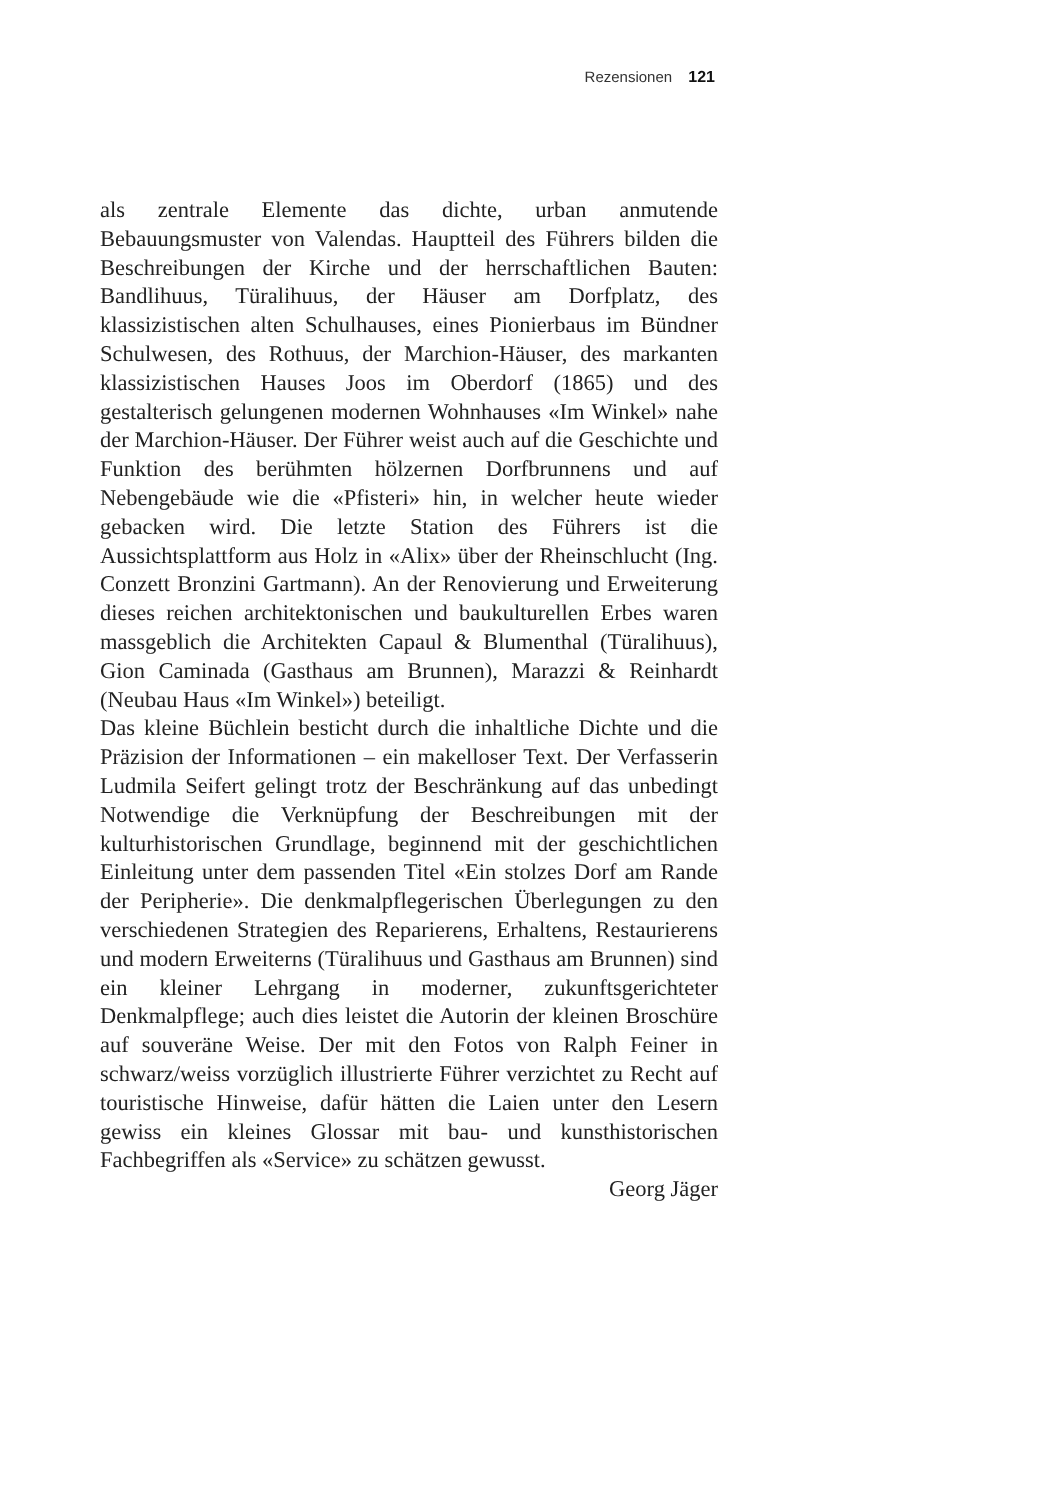Rezensionen 121
als zentrale Elemente das dichte, urban anmutende Bebauungsmuster von Valendas. Hauptteil des Führers bilden die Beschreibungen der Kirche und der herrschaftlichen Bauten: Bandlihuus, Türalihuus, der Häuser am Dorfplatz, des klassizistischen alten Schulhauses, eines Pionierbaus im Bündner Schulwesen, des Rothuus, der Marchion-Häuser, des markanten klassizistischen Hauses Joos im Oberdorf (1865) und des gestalterisch gelungenen modernen Wohnhauses «Im Winkel» nahe der Marchion-Häuser. Der Führer weist auch auf die Geschichte und Funktion des berühmten hölzernen Dorfbrunnens und auf Nebengebäude wie die «Pfisteri» hin, in welcher heute wieder gebacken wird. Die letzte Station des Führers ist die Aussichtsplattform aus Holz in «Alix» über der Rheinschlucht (Ing. Conzett Bronzini Gartmann). An der Renovierung und Erweiterung dieses reichen architektonischen und baukulturellen Erbes waren massgeblich die Architekten Capaul & Blumenthal (Türalihuus), Gion Caminada (Gasthaus am Brunnen), Marazzi & Reinhardt (Neubau Haus «Im Winkel») beteiligt.
Das kleine Büchlein besticht durch die inhaltliche Dichte und die Präzision der Informationen – ein makelloser Text. Der Verfasserin Ludmila Seifert gelingt trotz der Beschränkung auf das unbedingt Notwendige die Verknüpfung der Beschreibungen mit der kulturhistorischen Grundlage, beginnend mit der geschichtlichen Einleitung unter dem passenden Titel «Ein stolzes Dorf am Rande der Peripherie». Die denkmalpflegerischen Überlegungen zu den verschiedenen Strategien des Reparierens, Erhaltens, Restaurierens und modern Erweiterns (Türalihuus und Gasthaus am Brunnen) sind ein kleiner Lehrgang in moderner, zukunftsgerichteter Denkmalpflege; auch dies leistet die Autorin der kleinen Broschüre auf souveräne Weise. Der mit den Fotos von Ralph Feiner in schwarz/weiss vorzüglich illustrierte Führer verzichtet zu Recht auf touristische Hinweise, dafür hätten die Laien unter den Lesern gewiss ein kleines Glossar mit bau- und kunsthistorischen Fachbegriffen als «Service» zu schätzen gewusst.
Georg Jäger